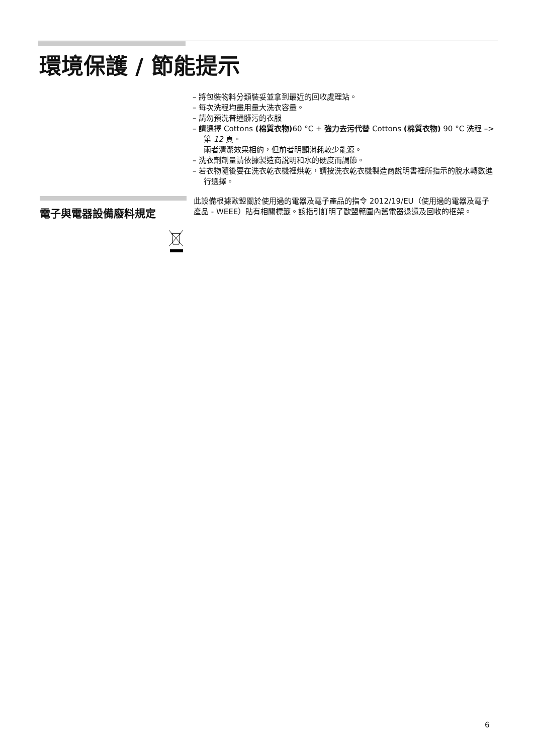環境保護 / 節能提示
– 將包裝物料分類裝妥並拿到最近的回收處理站。
– 每次洗程均盡用量大洗衣容量。
– 請勿預洗普通髒污的衣服
– 請選擇 Cottons (棉質衣物) 60 °C + 強力去污代替 Cottons (棉質衣物) 90 °C 洗程 –> 第 12 頁。
兩者清潔效果相約，但前者明顯消耗較少能源。
– 洗衣劑劑量請依據製造商說明和水的硬度而調節。
– 若衣物隨後要在洗衣乾衣機裡烘乾，請按洗衣乾衣機製造商說明書裡所指示的脫水轉數進行選擇。
電子與電器設備廢料規定
此設備根據歐盟關於使用過的電器及電子產品的指令 2012/19/EU（使用過的電器及電子產品 - WEEE）貼有相關標籤。該指引訂明了歐盟範圍內舊電器退還及回收的框架。
6